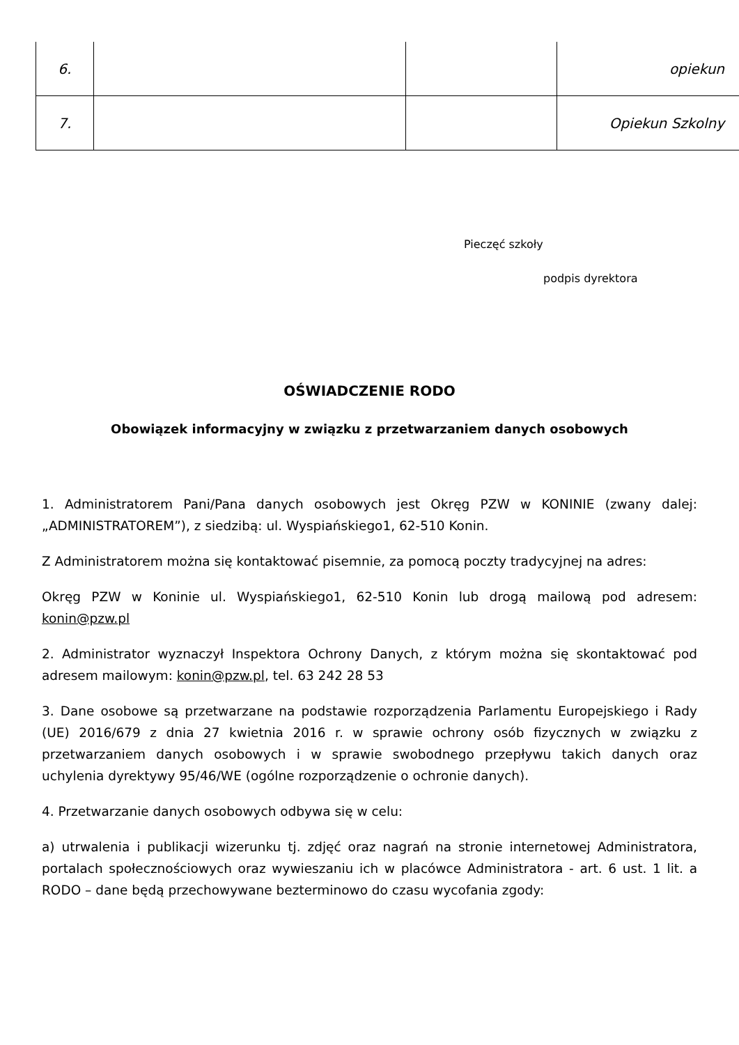| 6. | | | opiekun |
| 7. | | | Opiekun Szkolny |
Pieczęć szkoły
podpis dyrektora
OŚWIADCZENIE RODO
Obowiązek informacyjny w związku z przetwarzaniem danych osobowych
1. Administratorem Pani/Pana danych osobowych jest Okręg PZW w KONINIE (zwany dalej: „ADMINISTRATOREM”), z siedzibą: ul. Wyspiańskiego1, 62-510 Konin.
Z Administratorem można się kontaktować pisemnie, za pomocą poczty tradycyjnej na adres:
Okręg PZW w Koninie ul. Wyspiańskiego1, 62-510 Konin lub drogą mailową pod adresem: konin@pzw.pl
2. Administrator wyznaczył Inspektora Ochrony Danych, z którym można się skontaktować pod adresem mailowym: konin@pzw.pl, tel. 63 242 28 53
3. Dane osobowe są przetwarzane na podstawie rozporządzenia Parlamentu Europejskiego i Rady (UE) 2016/679 z dnia 27 kwietnia 2016 r. w sprawie ochrony osób fizycznych w związku z przetwarzaniem danych osobowych i w sprawie swobodnego przepływu takich danych oraz uchylenia dyrektywy 95/46/WE (ogólne rozporządzenie o ochronie danych).
4. Przetwarzanie danych osobowych odbywa się w celu:
a) utrwalenia i publikacji wizerunku tj. zdjęć oraz nagrań na stronie internetowej Administratora, portalach społecznościowych oraz wywieszaniu ich w placówce Administratora - art. 6 ust. 1 lit. a RODO – dane będą przechowywane bezterminowo do czasu wycofania zgody: